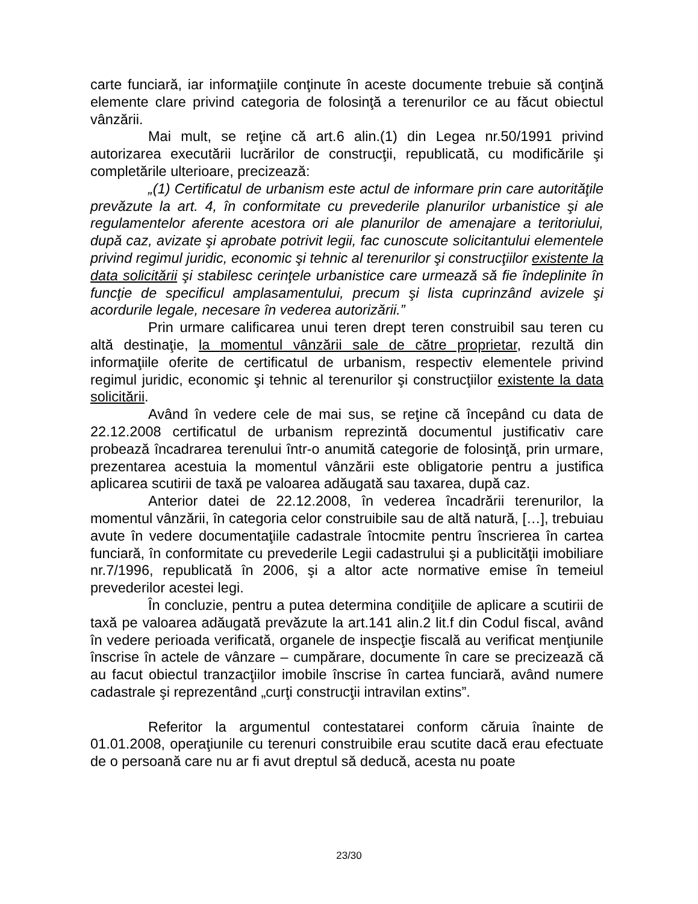carte funciară, iar informaţiile conţinute în aceste documente trebuie să conţină elemente clare privind categoria de folosinţă a terenurilor ce au făcut obiectul vânzării.
Mai mult, se reţine că art.6 alin.(1) din Legea nr.50/1991 privind autorizarea executării lucrărilor de construcţii, republicată, cu modificările şi completările ulterioare, precizează:
„(1) Certificatul de urbanism este actul de informare prin care autorităţile prevăzute la art. 4, în conformitate cu prevederile planurilor urbanistice şi ale regulamentelor aferente acestora ori ale planurilor de amenajare a teritoriului, după caz, avizate şi aprobate potrivit legii, fac cunoscute solicitantului elementele privind regimul juridic, economic şi tehnic al terenurilor şi construcţiilor existente la data solicitării şi stabilesc cerinţele urbanistice care urmează să fie îndeplinite în funcţie de specificul amplasamentului, precum şi lista cuprinzând avizele şi acordurile legale, necesare în vederea autorizării.”
Prin urmare calificarea unui teren drept teren construibil sau teren cu altă destinaţie, la momentul vânzării sale de către proprietar, rezultă din informaţiile oferite de certificatul de urbanism, respectiv elementele privind regimul juridic, economic şi tehnic al terenurilor şi construcţiilor existente la data solicitării.
Având în vedere cele de mai sus, se reţine că începând cu data de 22.12.2008 certificatul de urbanism reprezintă documentul justificativ care probează încadrarea terenului într-o anumită categorie de folosinţă, prin urmare, prezentarea acestuia la momentul vânzării este obligatorie pentru a justifica aplicarea scutirii de taxă pe valoarea adăugată sau taxarea, după caz.
Anterior datei de 22.12.2008, în vederea încadrării terenurilor, la momentul vânzării, în categoria celor construibile sau de altă natură, […], trebuiau avute în vedere documentaţiile cadastrale întocmite pentru înscrierea în cartea funciară, în conformitate cu prevederile Legii cadastrului şi a publicităţii imobiliare nr.7/1996, republicată în 2006, şi a altor acte normative emise în temeiul prevederilor acestei legi.
În concluzie, pentru a putea determina condiţiile de aplicare a scutirii de taxă pe valoarea adăugată prevăzute la art.141 alin.2 lit.f din Codul fiscal, având în vedere perioada verificată, organele de inspecţie fiscală au verificat menţiunile înscrise în actele de vânzare – cumpărare, documente în care se precizează că au facut obiectul tranzacţiilor imobile înscrise în cartea funciară, având numere cadastrale şi reprezentând „curţi construcţii intravilan extins”.
Referitor la argumentul contestatarei conform căruia înainte de 01.01.2008, operaţiunile cu terenuri construibile erau scutite dacă erau efectuate de o persoană care nu ar fi avut dreptul să deducă, acesta nu poate
23/30